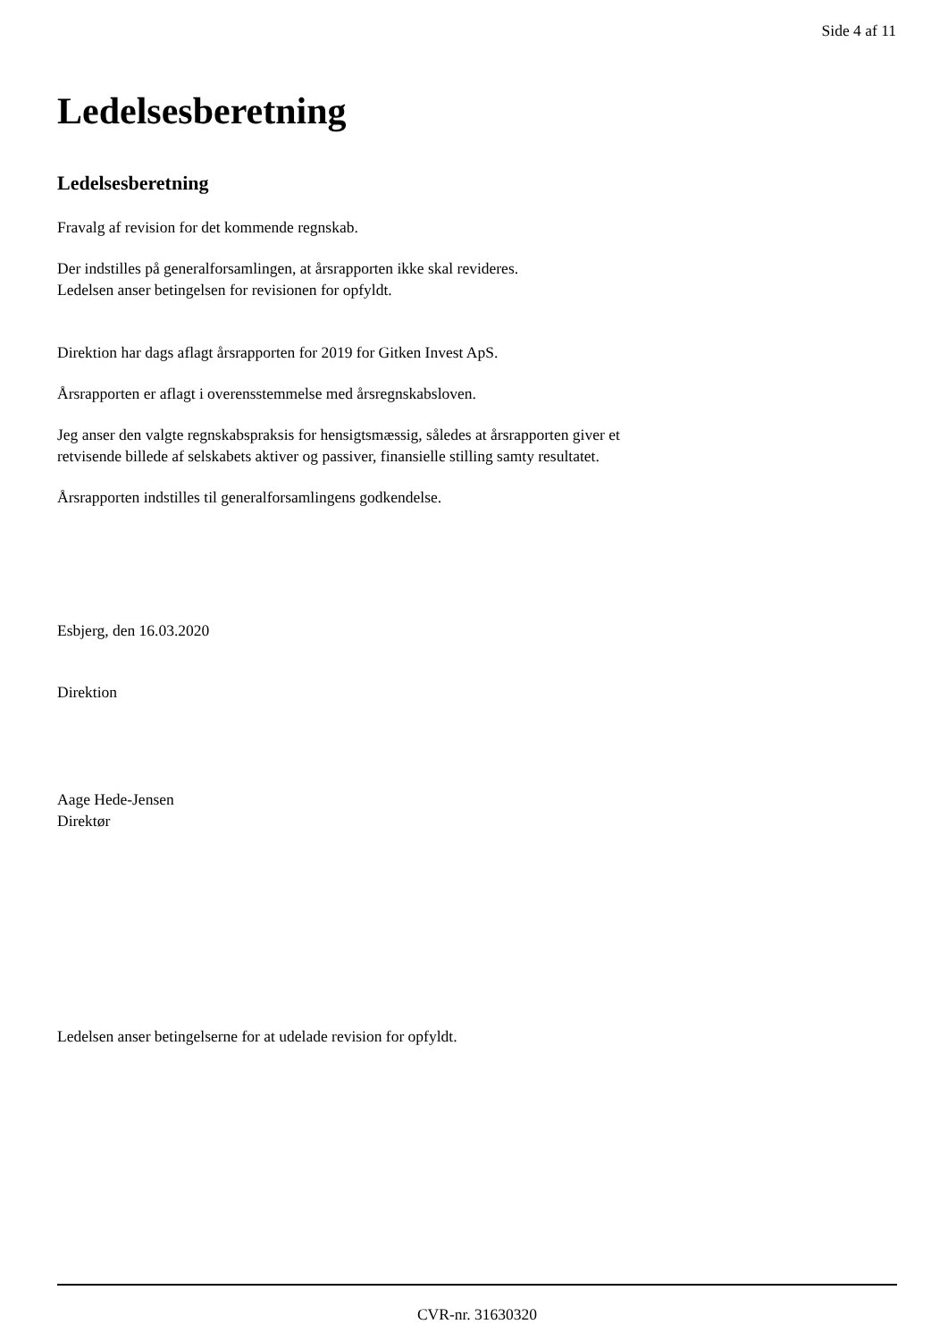Side 4 af 11
Ledelsesberetning
Ledelsesberetning
Fravalg af revision for det kommende regnskab.
Der indstilles på generalforsamlingen, at årsrapporten ikke skal revideres.
Ledelsen anser betingelsen for revisionen for opfyldt.
Direktion har dags aflagt årsrapporten for 2019 for Gitken Invest ApS.
Årsrapporten er aflagt i overensstemmelse med årsregnskabsloven.
Jeg anser den valgte regnskabspraksis for hensigtsmæssig, således at årsrapporten giver et
retvisende billede af selskabets aktiver og passiver, finansielle stilling samty resultatet.
Årsrapporten indstilles til generalforsamlingens godkendelse.
Esbjerg, den 16.03.2020
Direktion
Aage Hede-Jensen
Direktør
Ledelsen anser betingelserne for at udelade revision for opfyldt.
CVR-nr. 31630320